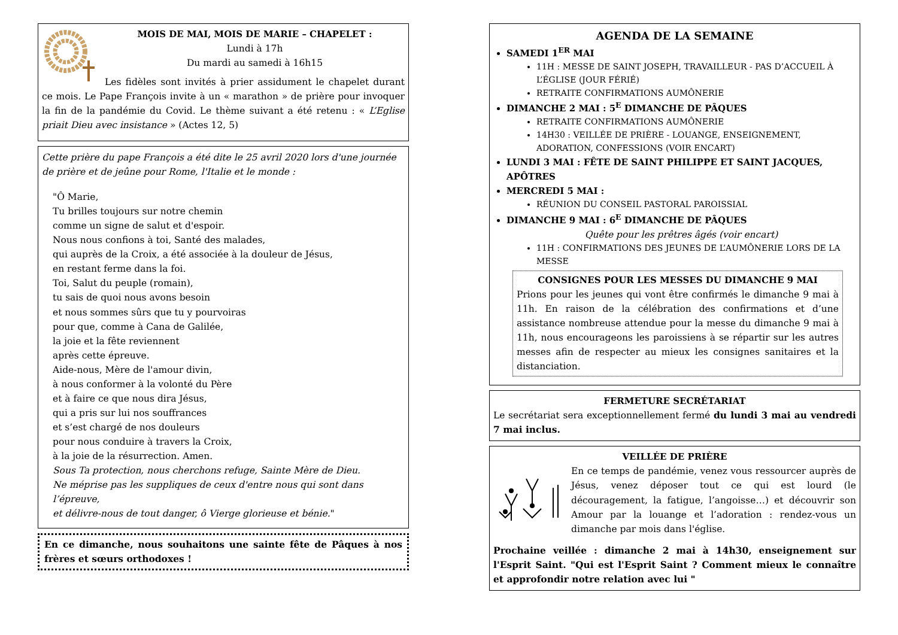MOIS DE MAI, MOIS DE MARIE – CHAPELET :
Lundi à 17h
Du mardi au samedi à 16h15
Les fidèles sont invités à prier assidument le chapelet durant ce mois. Le Pape François invite à un « marathon » de prière pour invoquer la fin de la pandémie du Covid. Le thème suivant a été retenu : « L’Eglise priait Dieu avec insistance » (Actes 12, 5)
Cette prière du pape François a été dite le 25 avril 2020 lors d'une journée de prière et de jeûne pour Rome, l'Italie et le monde :
"Ô Marie,
Tu brilles toujours sur notre chemin
comme un signe de salut et d'espoir.
Nous nous confions à toi, Santé des malades,
qui auprès de la Croix, a été associée à la douleur de Jésus,
en restant ferme dans la foi.
Toi, Salut du peuple (romain),
tu sais de quoi nous avons besoin
et nous sommes sûrs que tu y pourvoiras
pour que, comme à Cana de Galilée,
la joie et la fête reviennent
après cette épreuve.
Aide-nous, Mère de l'amour divin,
à nous conformer à la volonté du Père
et à faire ce que nous dira Jésus,
qui a pris sur lui nos souffrances
et s’est chargé de nos douleurs
pour nous conduire à travers la Croix,
à la joie de la résurrection. Amen.
Sous Ta protection, nous cherchons refuge, Sainte Mère de Dieu.
Ne méprise pas les suppliques de ceux d'entre nous qui sont dans l’épreuve,
et délivre-nous de tout danger, ô Vierge glorieuse et bénie."
En ce dimanche, nous souhaitons une sainte fête de Pâques à nos frères et sœurs orthodoxes !
AGENDA DE LA SEMAINE
SAMEDI 1<sup>ER</sup> MAI
11H : MESSE DE SAINT JOSEPH, TRAVAILLEUR - PAS D’ACCUEIL À L’ÉGLISE (JOUR FÉRIÉ)
RETRAITE CONFIRMATIONS AUMÔNERIE
DIMANCHE 2 MAI : 5<sup>E</sup> DIMANCHE DE PÂQUES
RETRAITE CONFIRMATIONS AUMÔNERIE
14H30 : VEILLÉE DE PRIÈRE - LOUANGE, ENSEIGNEMENT, ADORATION, CONFESSIONS (VOIR ENCART)
LUNDI 3 MAI : FÊTE DE SAINT PHILIPPE ET SAINT JACQUES, APÔTRES
MERCREDI 5 MAI :
RÉUNION DU CONSEIL PASTORAL PAROISSIAL
DIMANCHE 9 MAI : 6<sup>E</sup> DIMANCHE DE PÂQUES
Quête pour les prêtres âgés (voir encart)
11H : CONFIRMATIONS DES JEUNES DE L’AUMÔNERIE LORS DE LA MESSE
CONSIGNES POUR LES MESSES DU DIMANCHE 9 MAI
Prions pour les jeunes qui vont être confirmés le dimanche 9 mai à 11h. En raison de la célébration des confirmations et d’une assistance nombreuse attendue pour la messe du dimanche 9 mai à 11h, nous encourageons les paroissiens à se répartir sur les autres messes afin de respecter au mieux les consignes sanitaires et la distanciation.
FERMETURE SECRÉTARIAT
Le secrétariat sera exceptionnellement fermé du lundi 3 mai au vendredi 7 mai inclus.
VEILLÉE DE PRIÈRE
En ce temps de pandémie, venez vous ressourcer auprès de Jésus, venez déposer tout ce qui est lourd (le découragement, la fatigue, l’angoisse…) et découvrir son Amour par la louange et l’adoration : rendez-vous un dimanche par mois dans l'église.
Prochaine veillée : dimanche 2 mai à 14h30, enseignement sur l'Esprit Saint. "Qui est l'Esprit Saint ? Comment mieux le connaître et approfondir notre relation avec lui "